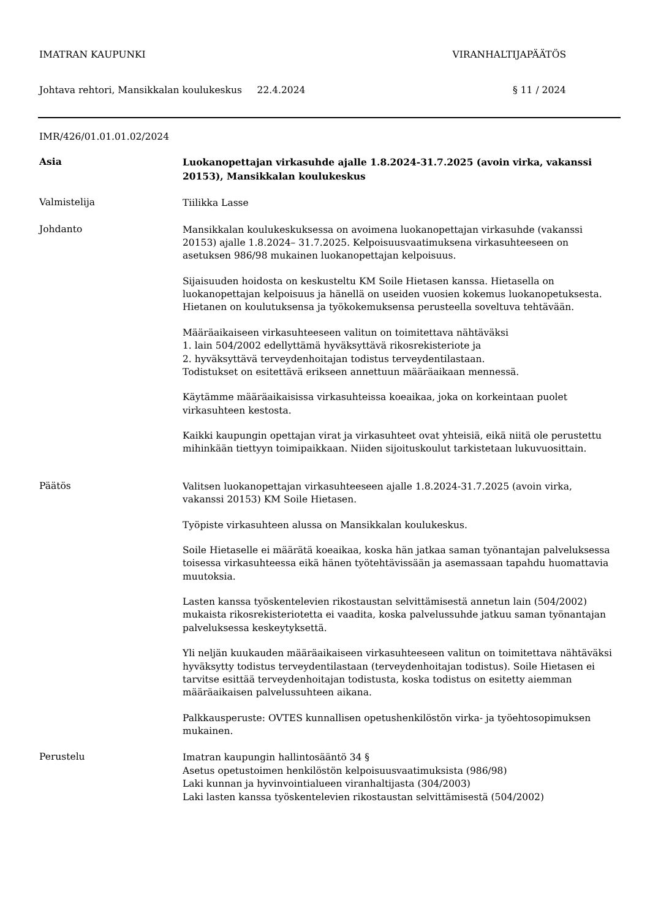IMATRAN KAUPUNKI VIRANHALTIJAPÄÄTÖS
Johtava rehtori, Mansikkalan koulukeskus 22.4.2024 § 11 / 2024
IMR/426/01.01.01.02/2024
Asia
Luokanopettajan virkasuhde ajalle 1.8.2024-31.7.2025 (avoin virka, vakanssi 20153), Mansikkalan koulukeskus
Valmistelija
Tiilikka Lasse
Johdanto
Mansikkalan koulukeskuksessa on avoimena luokanopettajan virkasuhde (vakanssi 20153) ajalle 1.8.2024– 31.7.2025. Kelpoisuusvaatimuksena virkasuhteeseen on asetuksen 986/98 mukainen luokanopettajan kelpoisuus.
Sijaisuuden hoidosta on keskusteltu KM Soile Hietasen kanssa. Hietasella on luokanopettajan kelpoisuus ja hänellä on useiden vuosien kokemus luokanopetuksesta. Hietanen on koulutuksensa ja työkokemuksensa perusteella soveltuva tehtävään.
Määräaikaiseen virkasuhteeseen valitun on toimitettava nähtäväksi
1. lain 504/2002 edellyttämä hyväksyttävä rikosrekisteriote ja
2. hyväksyttävä terveydenhoitajan todistus terveydentilastaan.
Todistukset on esitettävä erikseen annettuun määräaikaan mennessä.
Käytämme määräaikaisissa virkasuhteissa koeaikaa, joka on korkeintaan puolet virkasuhteen kestosta.
Kaikki kaupungin opettajan virat ja virkasuhteet ovat yhteisiä, eikä niitä ole perustettu mihinkään tiettyyn toimipaikkaan. Niiden sijoituskoulut tarkistetaan lukuvuosittain.
Päätös
Valitsen luokanopettajan virkasuhteeseen ajalle 1.8.2024-31.7.2025 (avoin virka, vakanssi 20153) KM Soile Hietasen.
Työpiste virkasuhteen alussa on Mansikkalan koulukeskus.
Soile Hietaselle ei määrätä koeaikaa, koska hän jatkaa saman työnantajan palveluksessa toisessa virkasuhteessa eikä hänen työtehtävissään ja asemassaan tapahdu huomattavia muutoksia.
Lasten kanssa työskentelevien rikostaustan selvittämisestä annetun lain (504/2002) mukaista rikosrekisteriotetta ei vaadita, koska palvelussuhde jatkuu saman työnantajan palveluksessa keskeytyksettä.
Yli neljän kuukauden määräaikaiseen virkasuhteeseen valitun on toimitettava nähtäväksi hyväksytty todistus terveydentilastaan (terveydenhoitajan todistus). Soile Hietasen ei tarvitse esittää terveydenhoitajan todistusta, koska todistus on esitetty aiemman määräaikaisen palvelussuhteen aikana.
Palkkausperuste: OVTES kunnallisen opetushenkilöstön virka- ja työehtosopimuksen mukainen.
Perustelu
Imatran kaupungin hallintosääntö 34 §
Asetus opetustoimen henkilöstön kelpoisuusvaatimuksista (986/98)
Laki kunnan ja hyvinvointialueen viranhaltijasta (304/2003)
Laki lasten kanssa työskentelevien rikostaustan selvittämisestä (504/2002)